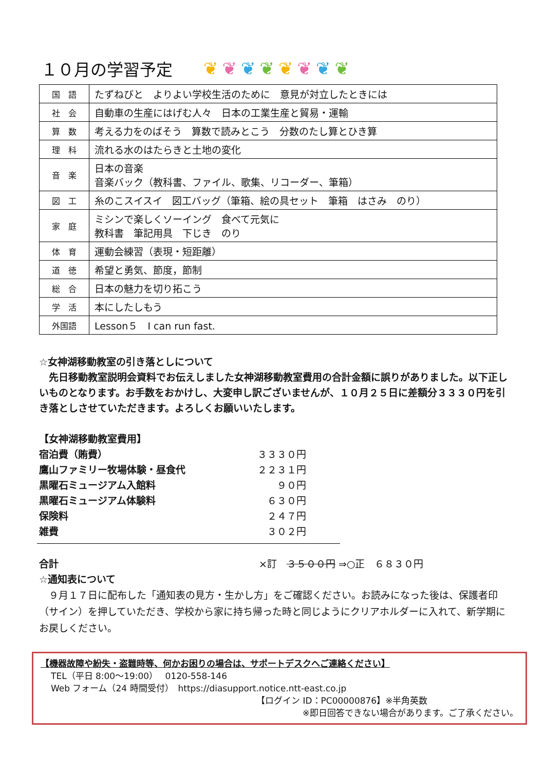１０月の学習予定 ❦❦❦❦❦❦❦❦
| 国 語 | たずねびと よりよい学校生活のために 意見が対立したときには |
| 社 会 | 自動車の生産にはげむ人々 日本の工業生産と貿易・運輸 |
| 算 数 | 考える力をのばそう 算数で読みとこう 分数のたし算とひき算 |
| 理 科 | 流れる水のはたらきと土地の変化 |
| 音 楽 | 日本の音楽 音楽バック（教科書、ファイル、歌集、リコーダー、筆箱） |
| 図 工 | 糸のこスイスイ 図工バッグ（筆箱、絵の具セット 筆箱 はさみ のり） |
| 家 庭 | ミシンで楽しくソーイング 食べて元気に 教科書 筆記用具 下じき のり |
| 体 育 | 運動会練習（表現・短距離） |
| 道 徳 | 希望と勇気、節度，節制 |
| 総 合 | 日本の魅力を切り拓こう |
| 学 活 | 本にしたしもう |
| 外国語 | Lesson５ I can run fast. |
☆女神湖移動教室の引き落としについて
　先日移動教室説明会資料でお伝えしました女神湖移動教室費用の合計金額に誤りがありました。以下正しいものとなります。お手数をおかけし、大変申し訳ございませんが、１０月２５日に差額分３３３０円を引き落としさせていただきます。よろしくお願いいたします。
【女神湖移動教室費用】
| 宿泊費（賄費） | ３３３０円 |
| 鷹山ファミリー牧場体験・昼食代 | ２２３１円 |
| 黒曜石ミュージアム入館料 | ９０円 |
| 黒曜石ミュージアム体験料 | ６３０円 |
| 保険料 | ２４７円 |
| 雑費 | ３０２円 |
合計 ×訂　３５００円 ⇒○正　６８３０円
☆通知表について
　９月１７日に配布した「通知表の見方・生かし方」をご確認ください。お読みになった後は、保護者印（サイン）を押していただき、学校から家に持ち帰った時と同じようにクリアホルダーに入れて、新学期にお戻しください。
【機器故障や紛失・盗難時等、何かお困りの場合は、サポートデスクへご連絡ください】
TEL（平日 8:00～19:00）　 0120-558-146
Web フォーム（24 時間受付）　https://diasupport.notice.ntt-east.co.jp
【ログイン ID：PC00000876】※半角英数
※即日回答できない場合があります。ご了承ください。